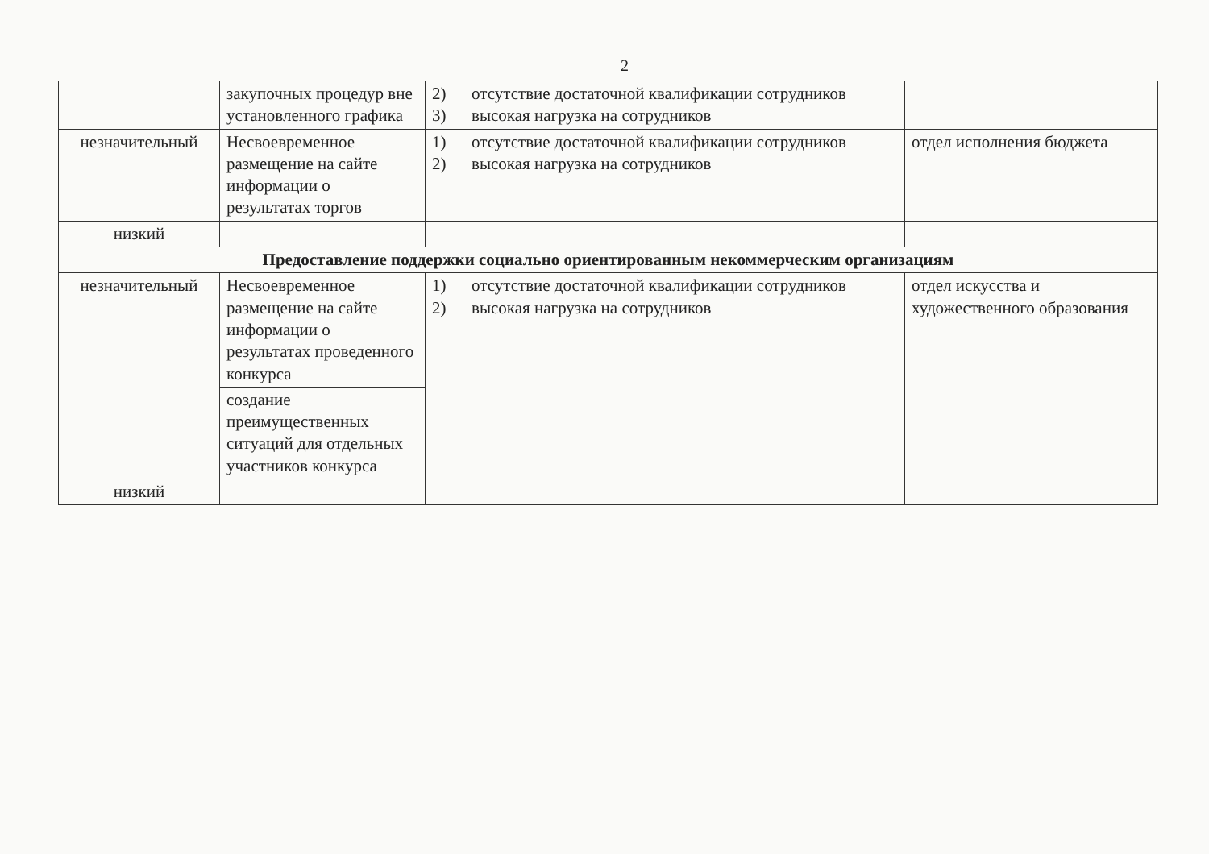2
| | закупочных процедур вне установленного графика | 2) отсутствие достаточной квалификации сотрудников 3) высокая нагрузка на сотрудников | |
| незначительный | Несвоевременное размещение на сайте информации о результатах торгов | 1) отсутствие достаточной квалификации сотрудников 2) высокая нагрузка на сотрудников | отдел исполнения бюджета |
| низкий | | | |
| Предоставление поддержки социально ориентированным некоммерческим организациям | | | |
| незначительный | Несвоевременное размещение на сайте информации о результатах проведенного конкурса | 1) отсутствие достаточной квалификации сотрудников 2) высокая нагрузка на сотрудников | отдел искусства и художественного образования |
| | создание преимущественных ситуаций для отдельных участников конкурса | | |
| низкий | | | |